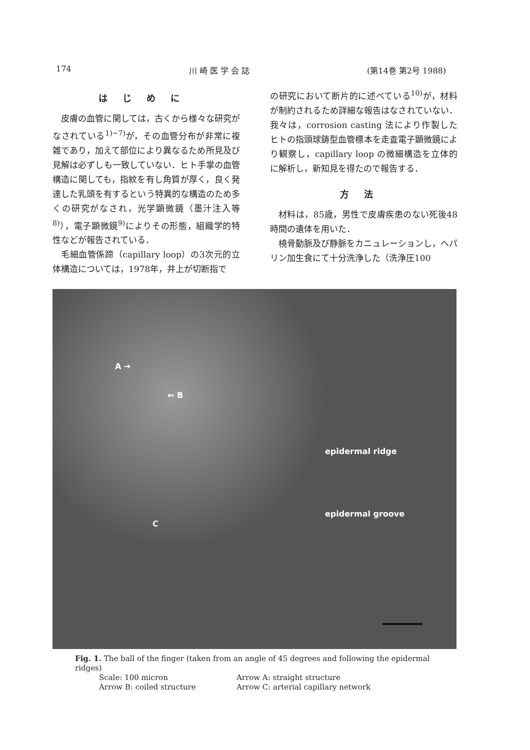174 川 崎 医 学 会 誌 (第14巻 第2号 1988)
はじめに
皮膚の血管に関しては，古くから様々な研究がなされている<sup>1)~7)</sup>が，その血管分布が非常に複雑であり，加えて部位により異なるため所見及び見解は必ずしも一致していない．ヒト手掌の血管構造に関しても，指紋を有し角質が厚く，良く発達した乳頭を有するという特異的な構造のため多くの研究がなされ，光学顕微鏡（墨汁注入等<sup>8)</sup>），電子顕微鏡<sup>9)</sup>によりその形態，組織学的特性などが報告されている．
毛細血管係蹄（capillary loop）の3次元的立体構造については，1978年，井上が切断指で
の研究において断片的に述べている<sup>10)</sup>が，材料が制約されるため詳細な報告はなされていない．我々は，corrosion casting 法により作製したヒトの指頭球鋳型血管標本を走査電子顕微鏡により観察し，capillary loop の微細構造を立体的に解析し，新知見を得たので報告する．
方法
材料は，85歳，男性で皮膚疾患のない死後48時間の遺体を用いた．
橈骨動脈及び静脈をカニュレーションし，ヘパリン加生食にて十分洗浄した（洗浄圧100
A ➔
⇐ B
epidermal ridge
epidermal groove
C
Fig. 1. The ball of the finger (taken from an angle of 45 degrees and following the epidermal ridges)
Scale: 100 micron Arrow A: straight structure Arrow B: coiled structure Arrow C: arterial capillary network